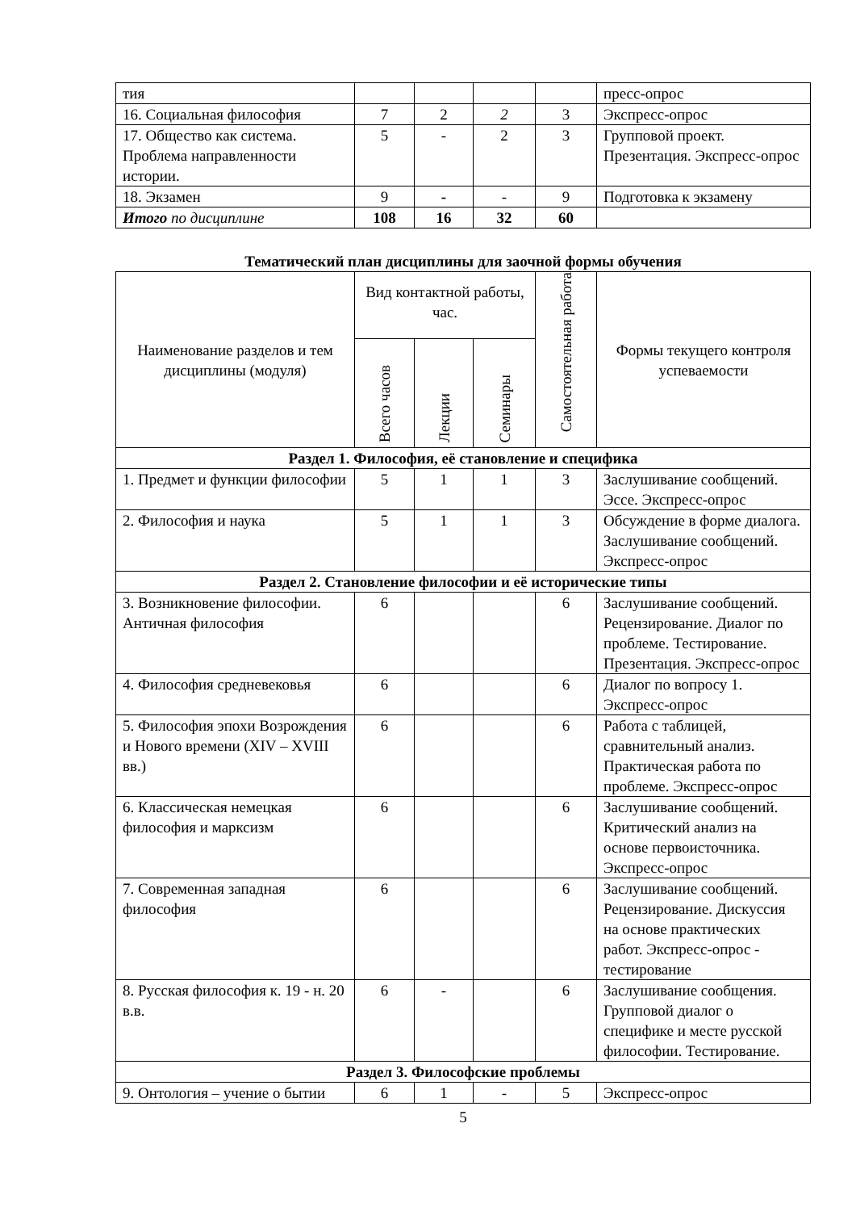| тия | | | | | пресс-опрос |
| 16. Социальная философия | 7 | 2 | 2 | 3 | Экспресс-опрос |
| 17. Общество как система. Проблема направленности истории. | 5 | - | 2 | 3 | Групповой проект. Презентация. Экспресс-опрос |
| 18. Экзамен | 9 | - | - | 9 | Подготовка к экзамену |
| Итого по дисциплине | 108 | 16 | 32 | 60 | |
Тематический план дисциплины для заочной формы обучения
| Наименование разделов и тем дисциплины (модуля) | Вид контактной работы, час. | | | Самостоятельная работа | Формы текущего контроля успеваемости |
| --- | --- | --- | --- | --- | --- |
| | Всего часов | Лекции | Семинары | | |
| Раздел 1. Философия, её становление и специфика | | | | | |
| 1. Предмет и функции философии | 5 | 1 | 1 | 3 | Заслушивание сообщений. Эссе. Экспресс-опрос |
| 2. Философия и наука | 5 | 1 | 1 | 3 | Обсуждение в форме диалога. Заслушивание сообщений. Экспресс-опрос |
| Раздел 2. Становление философии и её исторические типы | | | | | |
| 3. Возникновение философии. Античная философия | 6 | | | 6 | Заслушивание сообщений. Рецензирование. Диалог по проблеме. Тестирование. Презентация. Экспресс-опрос |
| 4. Философия средневековья | 6 | | | 6 | Диалог по вопросу 1. Экспресс-опрос |
| 5. Философия эпохи Возрождения и Нового времени (XIV – XVIII вв.) | 6 | | | 6 | Работа с таблицей, сравнительный анализ. Практическая работа по проблеме. Экспресс-опрос |
| 6. Классическая немецкая философия и марксизм | 6 | | | 6 | Заслушивание сообщений. Критический анализ на основе первоисточника. Экспресс-опрос |
| 7. Современная западная философия | 6 | | | 6 | Заслушивание сообщений. Рецензирование. Дискуссия на основе практических работ. Экспресс-опрос - тестирование |
| 8. Русская философия к. 19 - н. 20 в.в. | 6 | - | | 6 | Заслушивание сообщения. Групповой диалог о специфике и месте русской философии. Тестирование. |
| Раздел 3. Философские проблемы | | | | | |
| 9. Онтология – учение о бытии | 6 | 1 | - | 5 | Экспресс-опрос |
5